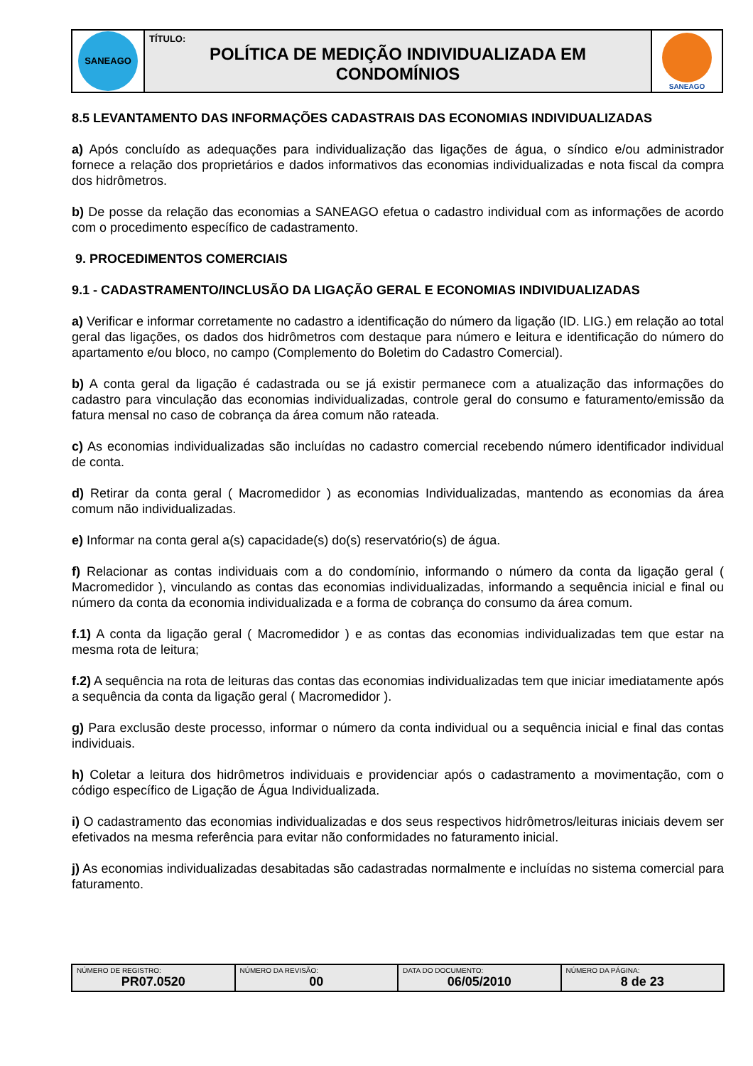| SANEAGO | TÍTULO: POLÍTICA DE MEDIÇÃO INDIVIDUALIZADA EM CONDOMÍNIOS | SANEAGO |
8.5 LEVANTAMENTO DAS INFORMAÇÕES CADASTRAIS DAS ECONOMIAS INDIVIDUALIZADAS
a) Após concluído as adequações para individualização das ligações de água, o síndico e/ou administrador fornece a relação dos proprietários e dados informativos das economias individualizadas e nota fiscal da compra dos hidrômetros.
b) De posse da relação das economias a SANEAGO efetua o cadastro individual com as informações de acordo com o procedimento específico de cadastramento.
9. PROCEDIMENTOS COMERCIAIS
9.1 - CADASTRAMENTO/INCLUSÃO DA LIGAÇÃO GERAL E ECONOMIAS INDIVIDUALIZADAS
a) Verificar e informar corretamente no cadastro a identificação do número da ligação (ID. LIG.) em relação ao total geral das ligações, os dados dos hidrômetros com destaque para número e leitura e identificação do número do apartamento e/ou bloco, no campo (Complemento do Boletim do Cadastro Comercial).
b) A conta geral da ligação é cadastrada ou se já existir permanece com a atualização das informações do cadastro para vinculação das economias individualizadas, controle geral do consumo e faturamento/emissão da fatura mensal no caso de cobrança da área comum não rateada.
c) As economias individualizadas são incluídas no cadastro comercial recebendo número identificador individual de conta.
d) Retirar da conta geral ( Macromedidor ) as economias Individualizadas, mantendo as economias da área comum não individualizadas.
e) Informar na conta geral a(s) capacidade(s) do(s) reservatório(s) de água.
f) Relacionar as contas individuais com a do condomínio, informando o número da conta da ligação geral ( Macromedidor ), vinculando as contas das economias individualizadas, informando a sequência inicial e final ou número da conta da economia individualizada e a forma de cobrança do consumo da área comum.
f.1) A conta da ligação geral ( Macromedidor ) e as contas das economias individualizadas tem que estar na mesma rota de leitura;
f.2) A sequência na rota de leituras das contas das economias individualizadas tem que iniciar imediatamente após a sequência da conta da ligação geral ( Macromedidor ).
g) Para exclusão deste processo, informar o número da conta individual ou a sequência inicial e final das contas individuais.
h) Coletar a leitura dos hidrômetros individuais e providenciar após o cadastramento a movimentação, com o código específico de Ligação de Água Individualizada.
i) O cadastramento das economias individualizadas e dos seus respectivos hidrômetros/leituras iniciais devem ser efetivados na mesma referência para evitar não conformidades no faturamento inicial.
j) As economias individualizadas desabitadas são cadastradas normalmente e incluídas no sistema comercial para faturamento.
| NÚMERO DE REGISTRO: PR07.0520 | NÚMERO DA REVISÃO: 00 | DATA DO DOCUMENTO: 06/05/2010 | NÚMERO DA PÁGINA: 8 de 23 |